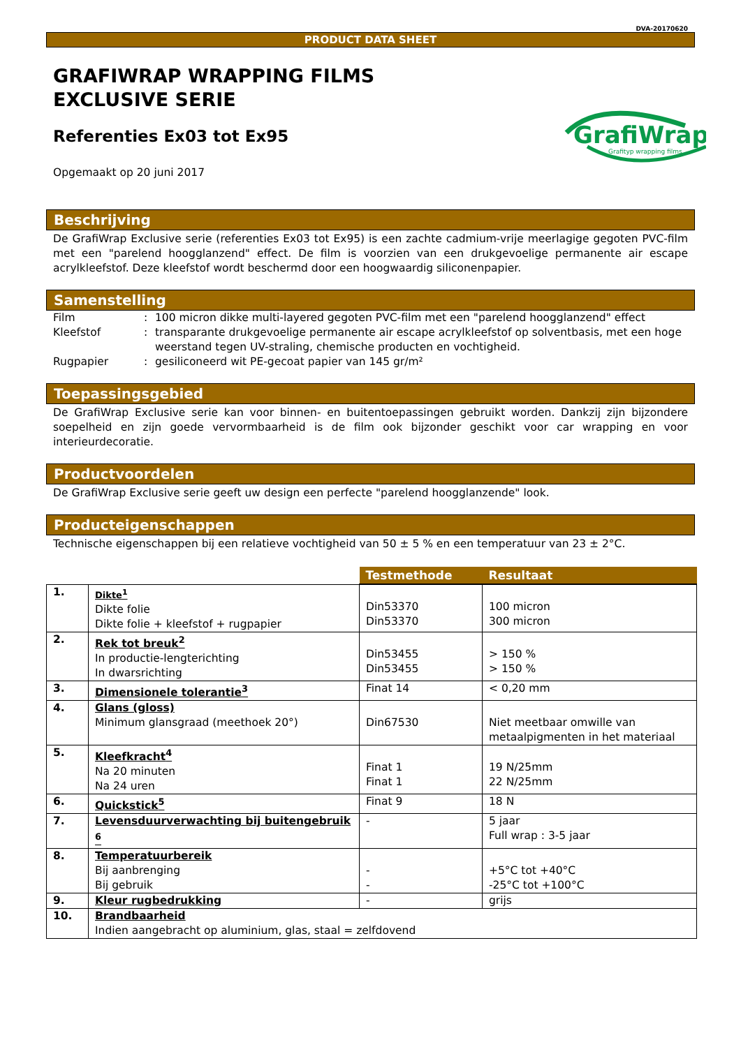DVA-20170620
PRODUCT DATA SHEET
GRAFIWRAP WRAPPING FILMS
EXCLUSIVE SERIE
GrafiWrap
Grafityp wrapping films
Referenties Ex03 tot Ex95
Opgemaakt op 20 juni 2017
Beschrijving
De GrafiWrap Exclusive serie (referenties Ex03 tot Ex95) is een zachte cadmium-vrije meerlagige gegoten PVC-film met een "parelend hoogglanzend" effect. De film is voorzien van een drukgevoelige permanente air escape acrylkleefstof. Deze kleefstof wordt beschermd door een hoogwaardig siliconenpapier.
Samenstelling
| Film | : | 100 micron dikke multi-layered gegoten PVC-film met een "parelend hoogglanzend" effect |
| Kleefstof | : | transparante drukgevoelige permanente air escape acrylkleefstof op solventbasis, met een hoge weerstand tegen UV-straling, chemische producten en vochtigheid. |
| Rugpapier | : | gesiliconeerd wit PE-gecoat papier van 145 gr/m² |
Toepassingsgebied
De GrafiWrap Exclusive serie kan voor binnen- en buitentoepassingen gebruikt worden. Dankzij zijn bijzondere soepelheid en zijn goede vervormbaarheid is de film ook bijzonder geschikt voor car wrapping en voor interieurdecoratie.
Productvoordelen
De GrafiWrap Exclusive serie geeft uw design een perfecte "parelend hoogglanzende" look.
Producteigenschappen
Technische eigenschappen bij een relatieve vochtigheid van 50 ± 5 % en een temperatuur van 23 ± 2°C.
| | | Testmethode | Resultaat |
| --- | --- | --- | --- |
| 1. | Dikte<sup>1</sup> Dikte folie Dikte folie + kleefstof + rugpapier | Din53370 Din53370 | 100 micron 300 micron |
| 2. | Rek tot breuk<sup>2</sup> In productie-lengterichting In dwarsrichting | Din53455 Din53455 | > 150 % > 150 % |
| 3. | Dimensionele tolerantie<sup>3</sup> | Finat 14 | < 0,20 mm |
| 4. | Glans (gloss) Minimum glansgraad (meethoek 20°) | Din67530 | Niet meetbaar omwille van metaalpigmenten in het materiaal |
| 5. | Kleefkracht<sup>4</sup> Na 20 minuten Na 24 uren | Finat 1 Finat 1 | 19 N/25mm 22 N/25mm |
| 6. | Quickstick<sup>5</sup> | Finat 9 | 18 N |
| 7. | Levensduurverwachting bij buitengebruik <sup>6</sup> | - | 5 jaar Full wrap : 3-5 jaar |
| 8. | Temperatuurbereik Bij aanbrenging Bij gebruik | - - | +5°C tot +40°C -25°C tot +100°C |
| 9. | Kleur rugbedrukking | - | grijs |
| 10. | Brandbaarheid Indien aangebracht op aluminium, glas, staal = zelfdovend | | |